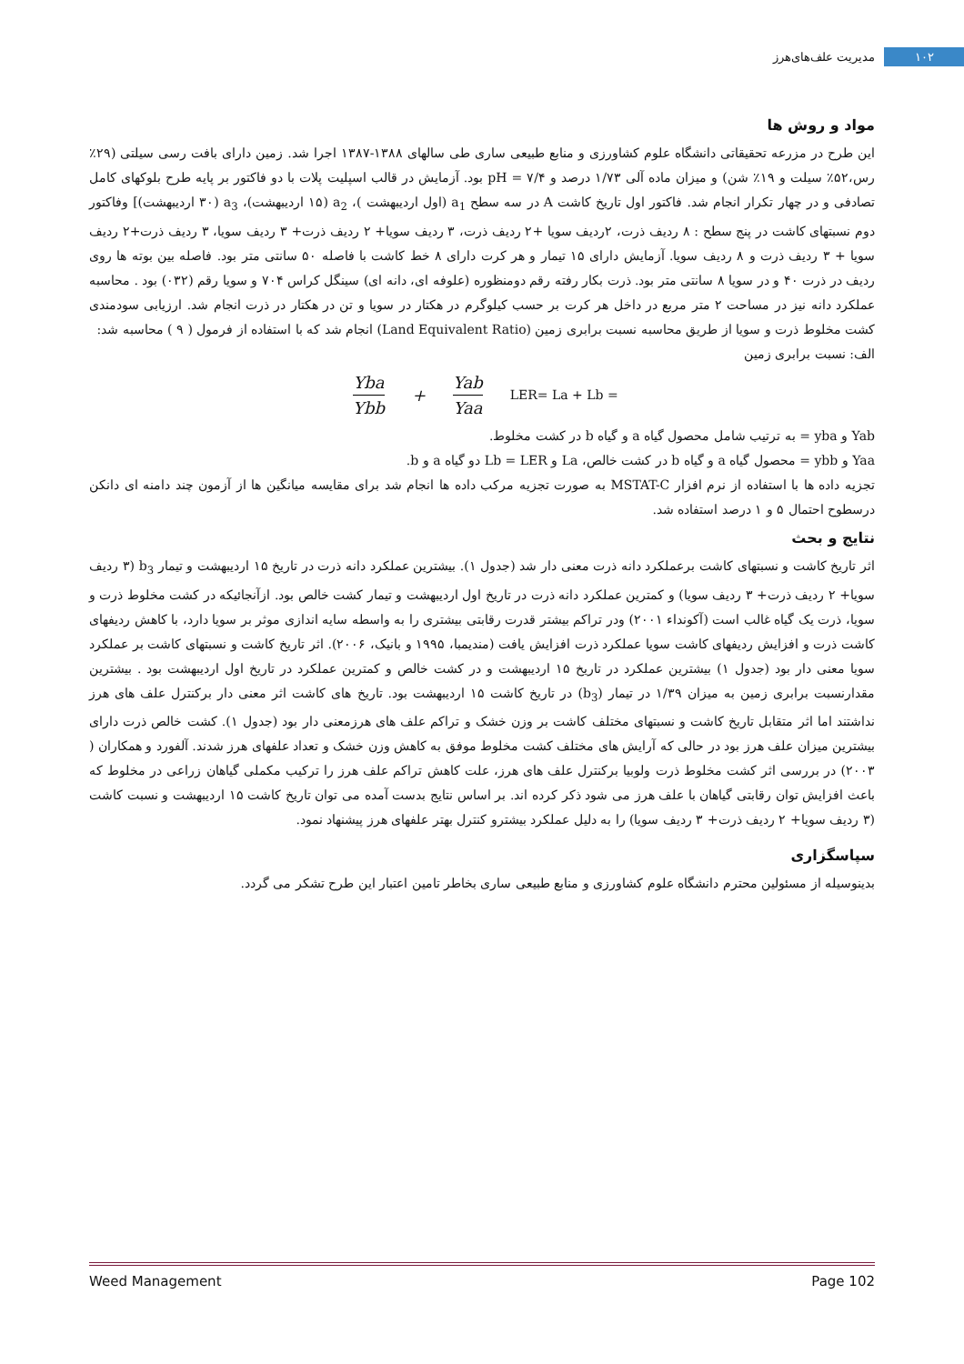۱۰۲ مدیریت علف‌های‌هرز
مواد و روش ها
این طرح در مزرعه تحقیقاتی دانشگاه علوم کشاورزی و منابع طبیعی ساری طی سالهای ۱۳۸۸-۱۳۸۷ اجرا شد. زمین دارای بافت رسی سیلتی (۲۹٪ رس،۵۲٪ سیلت و ۱۹٪ شن) و میزان ماده آلی ۱/۷۳ درصد و pH = ۷/۴ بود. آزمایش در قالب اسپلیت پلات با دو فاکتور بر پایه طرح بلوکهای کامل تصادفی و در چهار تکرار انجام شد. فاکتور اول تاریخ کاشت A در سه سطح a<sub>1</sub> (اول اردیبهشت )، a<sub>2</sub> (۱۵ اردیبهشت)، a<sub>3</sub> (۳۰ اردیبهشت)] وفاکتور دوم نسبتهای کاشت در پنج سطح : ۸ ردیف ذرت، ۲ردیف سویا +۲ ردیف ذرت، ۳ ردیف سویا+ ۲ ردیف ذرت+ ۳ ردیف سویا، ۳ ردیف ذرت+۲ ردیف سویا + ۳ ردیف ذرت و ۸ ردیف سویا. آزمایش دارای ۱۵ تیمار و هر کرت دارای ۸ خط کاشت با فاصله ۵۰ سانتی متر بود. فاصله بین بوته ها روی ردیف در ذرت ۴۰ و در سویا ۸ سانتی متر بود. ذرت بکار رفته رقم دومنظوره (علوفه ای، دانه ای) سینگل کراس ۷۰۴ و سویا رقم (۰۳۲) بود . محاسبه عملکرد دانه نیز در مساحت ۲ متر مربع در داخل هر کرت بر حسب کیلوگرم در هکتار در سویا و تن در هکتار در ذرت انجام شد. ارزیابی سودمندی کشت مخلوط ذرت و سویا از طریق محاسبه نسبت برابری زمین (Land Equivalent Ratio) انجام شد که با استفاده از فرمول ( ۹ ) محاسبه شد:
الف: نسبت برابری زمین
Yba Ybb + Yab Yaa LER= La + Lb =
Yab و yba = به ترتیب شامل محصول گیاه a و گیاه b در کشت مخلوط.
Yaa و ybb = محصول گیاه a و گیاه b در کشت خالص، La و Lb = LER دو گیاه a و b.
تجزیه داده ها با استفاده از نرم افزار MSTAT-C به صورت تجزیه مرکب داده ها انجام شد برای مقایسه میانگین ها از آزمون چند دامنه ای دانکن درسطوح احتمال ۵ و ۱ درصد استفاده شد.
نتایج و بحث
اثر تاریخ کاشت و نسبتهای کاشت برعملکرد دانه ذرت معنی دار شد (جدول ۱). بیشترین عملکرد دانه ذرت در تاریخ ۱۵ اردیبهشت و تیمار b<sub>3</sub> (۳ ردیف سویا+ ۲ ردیف ذرت+ ۳ ردیف سویا) و کمترین عملکرد دانه ذرت در تاریخ اول اردیبهشت و تیمار کشت خالص بود. ازآنجائیکه در کشت مخلوط ذرت و سویا، ذرت یک گیاه غالب است (آکونداء ۲۰۰۱) ودر تراکم بیشتر قدرت رقابتی بیشتری را به واسطه سایه اندازی موثر بر سویا دارد، با کاهش ردیفهای کاشت ذرت و افزایش ردیفهای کاشت سویا عملکرد ذرت افزایش یافت (مندیمبا، ۱۹۹۵ و بانیک، ۲۰۰۶). اثر تاریخ کاشت و نسبتهای کاشت بر عملکرد سویا معنی دار بود (جدول ۱) بیشترین عملکرد در تاریخ ۱۵ اردیبهشت و در کشت خالص و کمترین عملکرد در تاریخ اول اردیبهشت بود . بیشترین مقدارنسبت برابری زمین به میزان ۱/۳۹ در تیمار (b<sub>3</sub>) در تاریخ کاشت ۱۵ اردیبهشت بود. تاریخ های کاشت اثر معنی دار برکنترل علف های هرز نداشتند اما اثر متقابل تاریخ کاشت و نسبتهای مختلف کاشت بر وزن خشک و تراکم علف های هرزمعنی دار بود (جدول ۱). کشت خالص ذرت دارای بیشترین میزان علف هرز بود در حالی که آرایش های مختلف کشت مخلوط موفق به کاهش وزن خشک و تعداد علفهای هرز شدند. آلفورد و همکاران ( ۲۰۰۳) در بررسی اثر کشت مخلوط ذرت ولوبیا برکنترل علف های هرز، علت کاهش تراکم علف هرز را ترکیب مکملی گیاهان زراعی در مخلوط که باعث افزایش توان رقابتی گیاهان با علف هرز می شود ذکر کرده اند. بر اساس نتایج بدست آمده می توان تاریخ کاشت ۱۵ اردیبهشت و نسبت کاشت (۳ ردیف سویا+ ۲ ردیف ذرت+ ۳ ردیف سویا) را به دلیل عملکرد بیشترو کنترل بهتر علفهای هرز پیشنهاد نمود.
سپاسگزاری
بدینوسیله از مسئولین محترم دانشگاه علوم کشاورزی و منابع طبیعی ساری بخاطر تامین اعتبار این طرح تشکر می گردد.
Weed Management Page 102